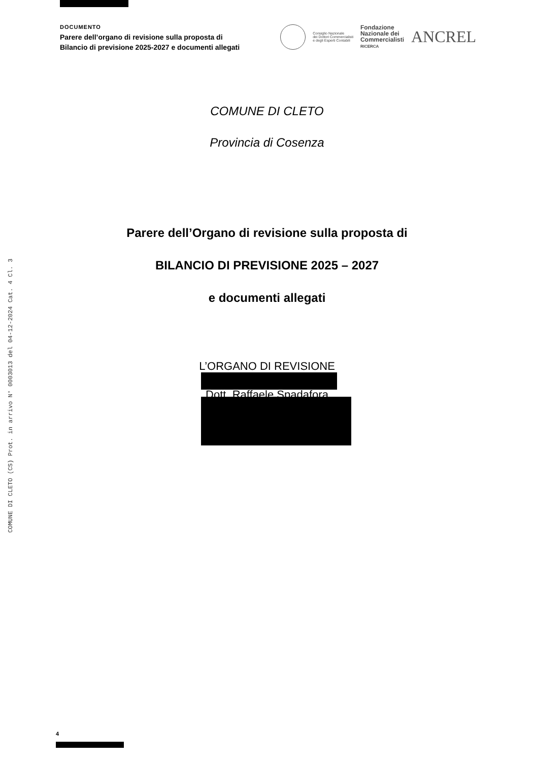COMUNE DI CLETO (CS) Prot. in arrivo N° 0003013 del 04-12-2024 Cat. 4 Cl. 3
DOCUMENTO
Parere dell’organo di revisione sulla proposta di
Bilancio di previsione 2025-2027 e documenti allegati
Consiglio Nazionale
dei Dottori Commercialisti
e degli Esperti Contabili
Fondazione
Nazionale dei
Commercialisti
RICERCA
ANCREL
COMUNE DI CLETO
Provincia di Cosenza
Parere dell’Organo di revisione sulla proposta di
BILANCIO DI PREVISIONE 2025 – 2027
e documenti allegati
L’ORGANO DI REVISIONE
Dott. Raffaele Spadafora
4